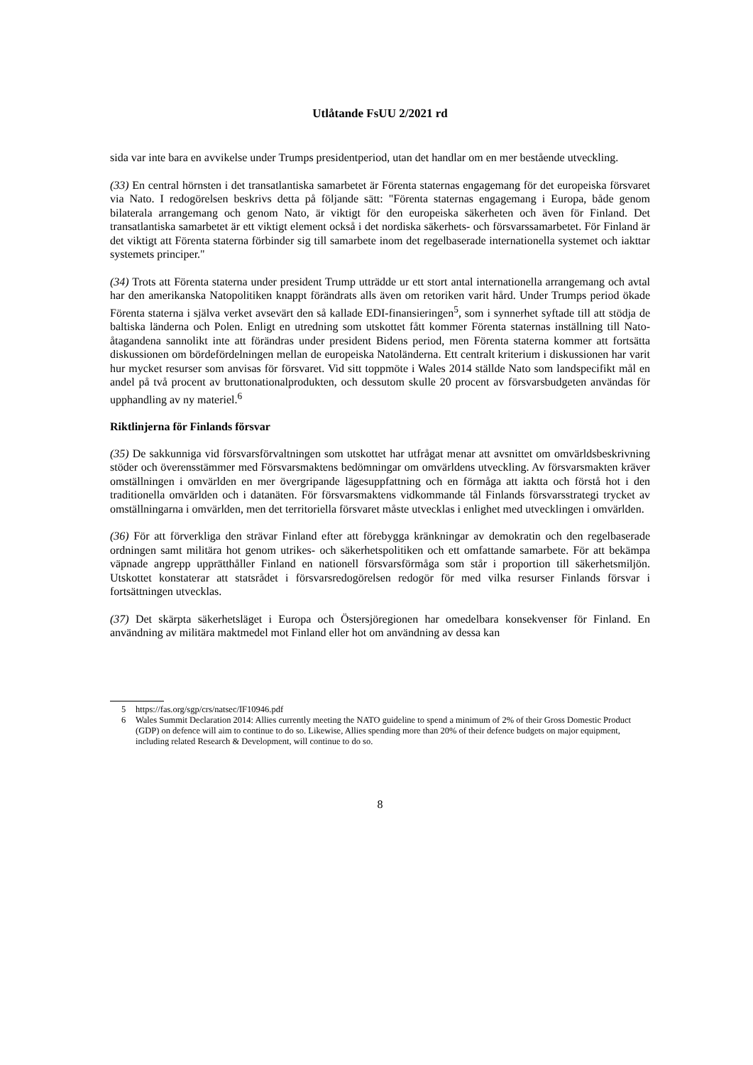Utlåtande FsUU 2/2021 rd
sida var inte bara en avvikelse under Trumps presidentperiod, utan det handlar om en mer bestående utveckling.
(33) En central hörnsten i det transatlantiska samarbetet är Förenta staternas engagemang för det europeiska försvaret via Nato. I redogörelsen beskrivs detta på följande sätt: "Förenta staternas engagemang i Europa, både genom bilaterala arrangemang och genom Nato, är viktigt för den europeiska säkerheten och även för Finland. Det transatlantiska samarbetet är ett viktigt element också i det nordiska säkerhets- och försvarssamarbetet. För Finland är det viktigt att Förenta staterna förbinder sig till samarbete inom det regelbaserade internationella systemet och iakttar systemets principer."
(34) Trots att Förenta staterna under president Trump utträdde ur ett stort antal internationella arrangemang och avtal har den amerikanska Natopolitiken knappt förändrats alls även om retoriken varit hård. Under Trumps period ökade Förenta staterna i själva verket avsevärt den så kallade EDI-finansieringen<sup>5</sup>, som i synnerhet syftade till att stödja de baltiska länderna och Polen. Enligt en utredning som utskottet fått kommer Förenta staternas inställning till Nato-åtagandena sannolikt inte att förändras under president Bidens period, men Förenta staterna kommer att fortsätta diskussionen om bördefördelningen mellan de europeiska Natoländerna. Ett centralt kriterium i diskussionen har varit hur mycket resurser som anvisas för försvaret. Vid sitt toppmöte i Wales 2014 ställde Nato som landspecifikt mål en andel på två procent av bruttonationalprodukten, och dessutom skulle 20 procent av försvarsbudgeten användas för upphandling av ny materiel.<sup>6</sup>
Riktlinjerna för Finlands försvar
(35) De sakkunniga vid försvarsförvaltningen som utskottet har utfrågat menar att avsnittet om omvärldsbeskrivning stöder och överensstämmer med Försvarsmaktens bedömningar om omvärldens utveckling. Av försvarsmakten kräver omställningen i omvärlden en mer övergripande lägesuppfattning och en förmåga att iaktta och förstå hot i den traditionella omvärlden och i datanäten. För försvarsmaktens vidkommande tål Finlands försvarsstrategi trycket av omställningarna i omvärlden, men det territoriella försvaret måste utvecklas i enlighet med utvecklingen i omvärlden.
(36) För att förverkliga den strävar Finland efter att förebygga kränkningar av demokratin och den regelbaserade ordningen samt militära hot genom utrikes- och säkerhetspolitiken och ett omfattande samarbete. För att bekämpa väpnade angrepp upprätthåller Finland en nationell försvarsförmåga som står i proportion till säkerhetsmiljön. Utskottet konstaterar att statsrådet i försvarsredogörelsen redogör för med vilka resurser Finlands försvar i fortsättningen utvecklas.
(37) Det skärpta säkerhetsläget i Europa och Östersjöregionen har omedelbara konsekvenser för Finland. En användning av militära maktmedel mot Finland eller hot om användning av dessa kan
5 https://fas.org/sgp/crs/natsec/IF10946.pdf
6 Wales Summit Declaration 2014: Allies currently meeting the NATO guideline to spend a minimum of 2% of their Gross Domestic Product (GDP) on defence will aim to continue to do so. Likewise, Allies spending more than 20% of their defence budgets on major equipment, including related Research & Development, will continue to do so.
8